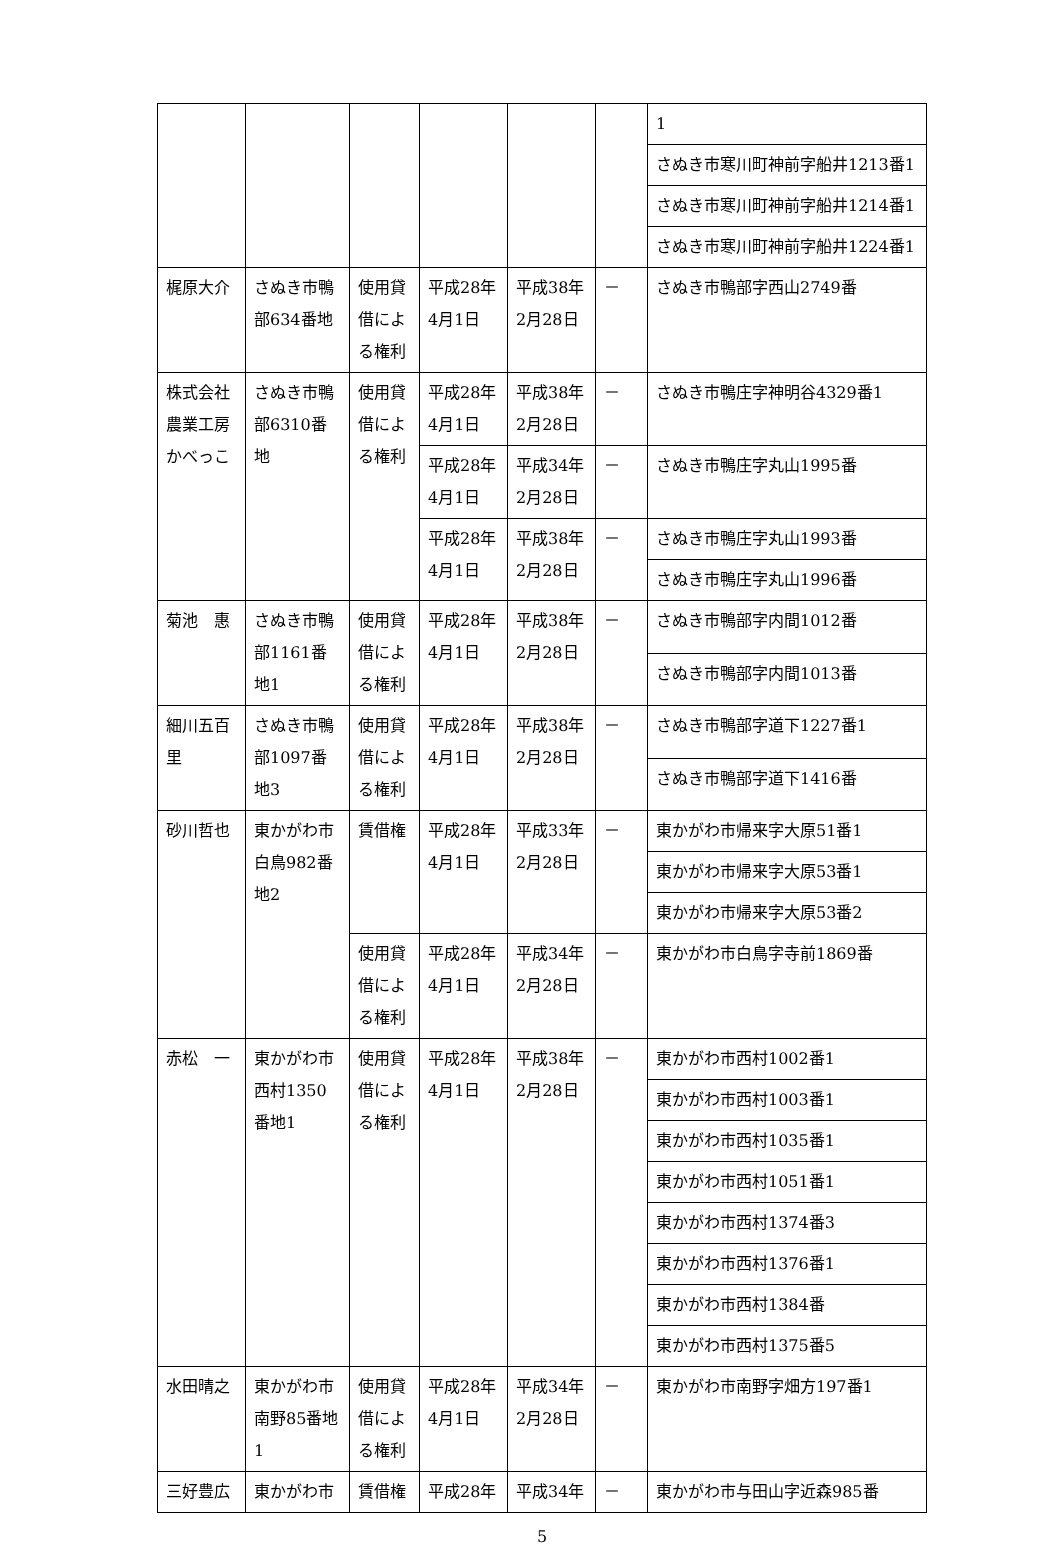| | | | | | | 1 |
| | | | | | | さぬき市寒川町神前字船井1213番1 |
| | | | | | | さぬき市寒川町神前字船井1214番1 |
| | | | | | | さぬき市寒川町神前字船井1224番1 |
| 梶原大介 | さぬき市鴨部634番地 | 使用貸借による権利 | 平成28年4月1日 | 平成38年2月28日 | － | さぬき市鴨部字西山2749番 |
| 株式会社農業工房かべっこ | さぬき市鴨部6310番地 | 使用貸借による権利 | 平成28年4月1日 | 平成38年2月28日 | － | さぬき市鴨庄字神明谷4329番1 |
| | | | 平成28年4月1日 | 平成34年2月28日 | － | さぬき市鴨庄字丸山1995番 |
| | | | 平成28年4月1日 | 平成38年2月28日 | － | さぬき市鴨庄字丸山1993番 |
| | | | | | | さぬき市鴨庄字丸山1996番 |
| 菊池 惠 | さぬき市鴨部1161番地1 | 使用貸借による権利 | 平成28年4月1日 | 平成38年2月28日 | － | さぬき市鴨部字内間1012番 |
| | | | | | | さぬき市鴨部字内間1013番 |
| 細川五百里 | さぬき市鴨部1097番地3 | 使用貸借による権利 | 平成28年4月1日 | 平成38年2月28日 | － | さぬき市鴨部字道下1227番1 |
| | | | | | | さぬき市鴨部字道下1416番 |
| 砂川哲也 | 東かがわ市白鳥982番地2 | 賃借権 | 平成28年4月1日 | 平成33年2月28日 | － | 東かがわ市帰来字大原51番1 |
| | | | | | | 東かがわ市帰来字大原53番1 |
| | | | | | | 東かがわ市帰来字大原53番2 |
| | | 使用貸借による権利 | 平成28年4月1日 | 平成34年2月28日 | － | 東かがわ市白鳥字寺前1869番 |
| 赤松 一 | 東かがわ市西村1350番地1 | 使用貸借による権利 | 平成28年4月1日 | 平成38年2月28日 | － | 東かがわ市西村1002番1 |
| | | | | | | 東かがわ市西村1003番1 |
| | | | | | | 東かがわ市西村1035番1 |
| | | | | | | 東かがわ市西村1051番1 |
| | | | | | | 東かがわ市西村1374番3 |
| | | | | | | 東かがわ市西村1376番1 |
| | | | | | | 東かがわ市西村1384番 |
| | | | | | | 東かがわ市西村1375番5 |
| 水田晴之 | 東かがわ市南野85番地1 | 使用貸借による権利 | 平成28年4月1日 | 平成34年2月28日 | － | 東かがわ市南野字畑方197番1 |
| 三好豊広 | 東かがわ市 | 賃借権 | 平成28年 | 平成34年 | － | 東かがわ市与田山字近森985番 |
5